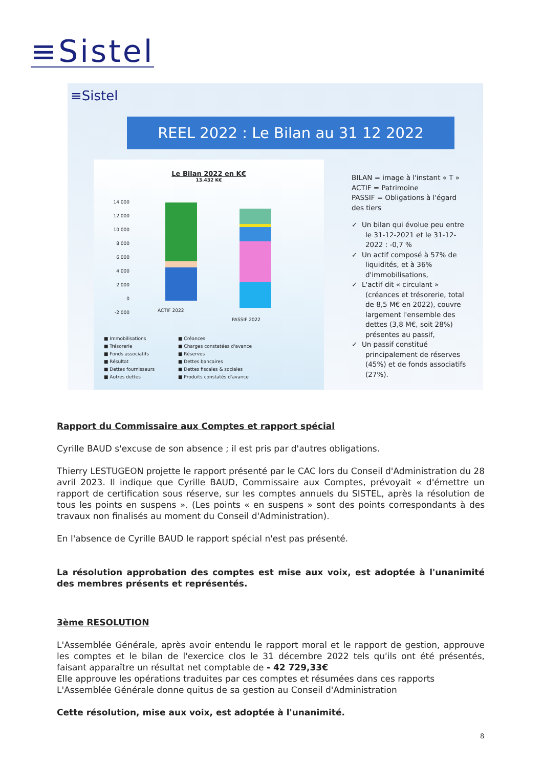≡Sistel
≡Sistel
REEL 2022 : Le Bilan au 31 12 2022
Le Bilan 2022 en K€
13.432 K€
14 000
12 000
10 000
8 000
6 000
4 000
2 000
0
-2 000
ACTIF 2022
PASSIF 2022
■ Immobilisations ■ Créances ■ Trésorerie ■ Charges constatées d'avance ■ Fonds associatifs ■ Réserves ■ Résultat ■ Dettes bancaires ■ Dettes fournisseurs ■ Dettes fiscales & sociales ■ Autres dettes ■ Produits constatés d'avance
BILAN = image à l'instant « T »
ACTIF = Patrimoine
PASSIF = Obligations à l'égard des tiers
✓ Un bilan qui évolue peu entre le 31-12-2021 et le 31-12-2022 : -0,7 %
✓ Un actif composé à 57% de liquidités, et à 36% d'immobilisations,
✓ L'actif dit « circulant » (créances et trésorerie, total de 8,5 M€ en 2022), couvre largement l'ensemble des dettes (3,8 M€, soit 28%) présentes au passif,
✓ Un passif constitué principalement de réserves (45%) et de fonds associatifs (27%).
Rapport du Commissaire aux Comptes et rapport spécial
Cyrille BAUD s'excuse de son absence ; il est pris par d'autres obligations.
Thierry LESTUGEON projette le rapport présenté par le CAC lors du Conseil d'Administration du 28 avril 2023. Il indique que Cyrille BAUD, Commissaire aux Comptes, prévoyait « d'émettre un rapport de certification sous réserve, sur les comptes annuels du SISTEL, après la résolution de tous les points en suspens ». (Les points « en suspens » sont des points correspondants à des travaux non finalisés au moment du Conseil d'Administration).
En l'absence de Cyrille BAUD le rapport spécial n'est pas présenté.
La résolution approbation des comptes est mise aux voix, est adoptée à l'unanimité des membres présents et représentés.
3ème RESOLUTION
L'Assemblée Générale, après avoir entendu le rapport moral et le rapport de gestion, approuve les comptes et le bilan de l'exercice clos le 31 décembre 2022 tels qu'ils ont été présentés, faisant apparaître un résultat net comptable de - 42 729,33€
Elle approuve les opérations traduites par ces comptes et résumées dans ces rapports
L'Assemblée Générale donne quitus de sa gestion au Conseil d'Administration
Cette résolution, mise aux voix, est adoptée à l'unanimité.
8